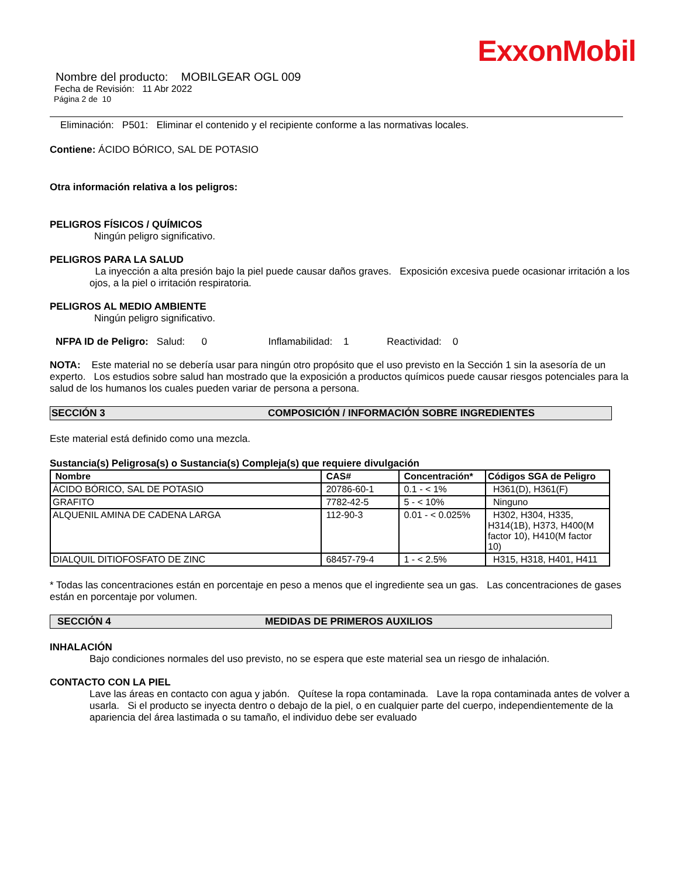ExxonMobil
Nombre del producto: MOBILGEAR OGL 009
Fecha de Revisión: 11 Abr 2022
Página 2 de 10
Eliminación: P501: Eliminar el contenido y el recipiente conforme a las normativas locales.
Contiene: ÁCIDO BÓRICO, SAL DE POTASIO
Otra información relativa a los peligros:
PELIGROS FÍSICOS / QUÍMICOS
Ningún peligro significativo.
PELIGROS PARA LA SALUD
La inyección a alta presión bajo la piel puede causar daños graves. Exposición excesiva puede ocasionar irritación a los ojos, a la piel o irritación respiratoria.
PELIGROS AL MEDIO AMBIENTE
Ningún peligro significativo.
NFPA ID de Peligro: Salud: 0 Inflamabilidad: 1 Reactividad: 0
NOTA: Este material no se debería usar para ningún otro propósito que el uso previsto en la Sección 1 sin la asesoría de un experto. Los estudios sobre salud han mostrado que la exposición a productos químicos puede causar riesgos potenciales para la salud de los humanos los cuales pueden variar de persona a persona.
SECCIÓN 3 COMPOSICIÓN / INFORMACIÓN SOBRE INGREDIENTES
Este material está definido como una mezcla.
Sustancia(s) Peligrosa(s) o Sustancia(s) Compleja(s) que requiere divulgación
| Nombre | CAS# | Concentración* | Códigos SGA de Peligro |
| --- | --- | --- | --- |
| ÁCIDO BÓRICO, SAL DE POTASIO | 20786-60-1 | 0.1 - < 1% | H361(D), H361(F) |
| GRAFITO | 7782-42-5 | 5 - < 10% | Ninguno |
| ALQUENIL AMINA DE CADENA LARGA | 112-90-3 | 0.01 - < 0.025% | H302, H304, H335, H314(1B), H373, H400(M factor 10), H410(M factor 10) |
| DIALQUIL DITIOFOSFATO DE ZINC | 68457-79-4 | 1 - < 2.5% | H315, H318, H401, H411 |
* Todas las concentraciones están en porcentaje en peso a menos que el ingrediente sea un gas. Las concentraciones de gases están en porcentaje por volumen.
SECCIÓN 4 MEDIDAS DE PRIMEROS AUXILIOS
INHALACIÓN
Bajo condiciones normales del uso previsto, no se espera que este material sea un riesgo de inhalación.
CONTACTO CON LA PIEL
Lave las áreas en contacto con agua y jabón. Quítese la ropa contaminada. Lave la ropa contaminada antes de volver a usarla. Si el producto se inyecta dentro o debajo de la piel, o en cualquier parte del cuerpo, independientemente de la apariencia del área lastimada o su tamaño, el individuo debe ser evaluado